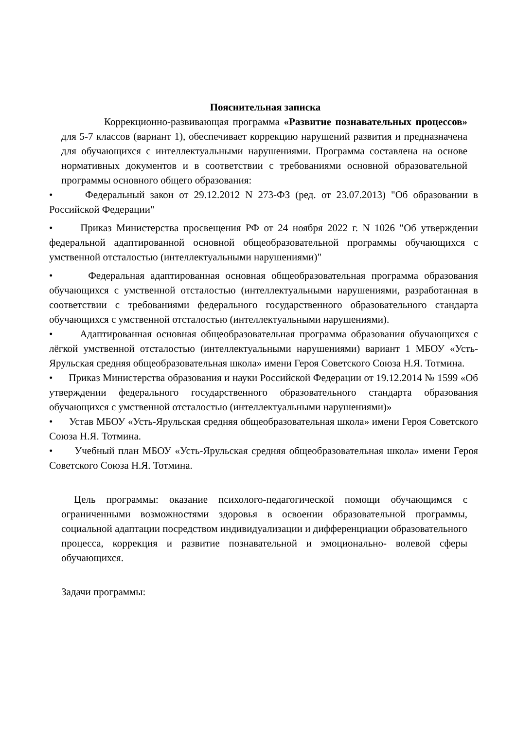Пояснительная записка
Коррекционно-развивающая программа «Развитие познавательных процессов» для 5-7 классов (вариант 1), обеспечивает коррекцию нарушений развития и предназначена для обучающихся с интеллектуальными нарушениями. Программа составлена на основе нормативных документов и в соответствии с требованиями основной образовательной программы основного общего образования:
• Федеральный закон от 29.12.2012 N 273-ФЗ (ред. от 23.07.2013) "Об образовании в Российской Федерации"
• Приказ Министерства просвещения РФ от 24 ноября 2022 г. N 1026 "Об утверждении федеральной адаптированной основной общеобразовательной программы обучающихся с умственной отсталостью (интеллектуальными нарушениями)"
• Федеральная адаптированная основная общеобразовательная программа образования обучающихся с умственной отсталостью (интеллектуальными нарушениями, разработанная в соответствии с требованиями федерального государственного образовательного стандарта обучающихся с умственной отсталостью (интеллектуальными нарушениями).
• Адаптированная основная общеобразовательная программа образования обучающихся с лёгкой умственной отсталостью (интеллектуальными нарушениями) вариант 1 МБОУ «Усть-Ярульская средняя общеобразовательная школа» имени Героя Советского Союза Н.Я. Тотмина.
• Приказ Министерства образования и науки Российской Федерации от 19.12.2014 № 1599 «Об утверждении федерального государственного образовательного стандарта образования обучающихся с умственной отсталостью (интеллектуальными нарушениями)»
• Устав МБОУ «Усть-Ярульская средняя общеобразовательная школа» имени Героя Советского Союза Н.Я. Тотмина.
• Учебный план МБОУ «Усть-Ярульская средняя общеобразовательная школа» имени Героя Советского Союза Н.Я. Тотмина.
Цель программы: оказание психолого-педагогической помощи обучающимся с ограниченными возможностями здоровья в освоении образовательной программы, социальной адаптации посредством индивидуализации и дифференциации образовательного процесса, коррекция и развитие познавательной и эмоционально- волевой сферы обучающихся.
Задачи программы: